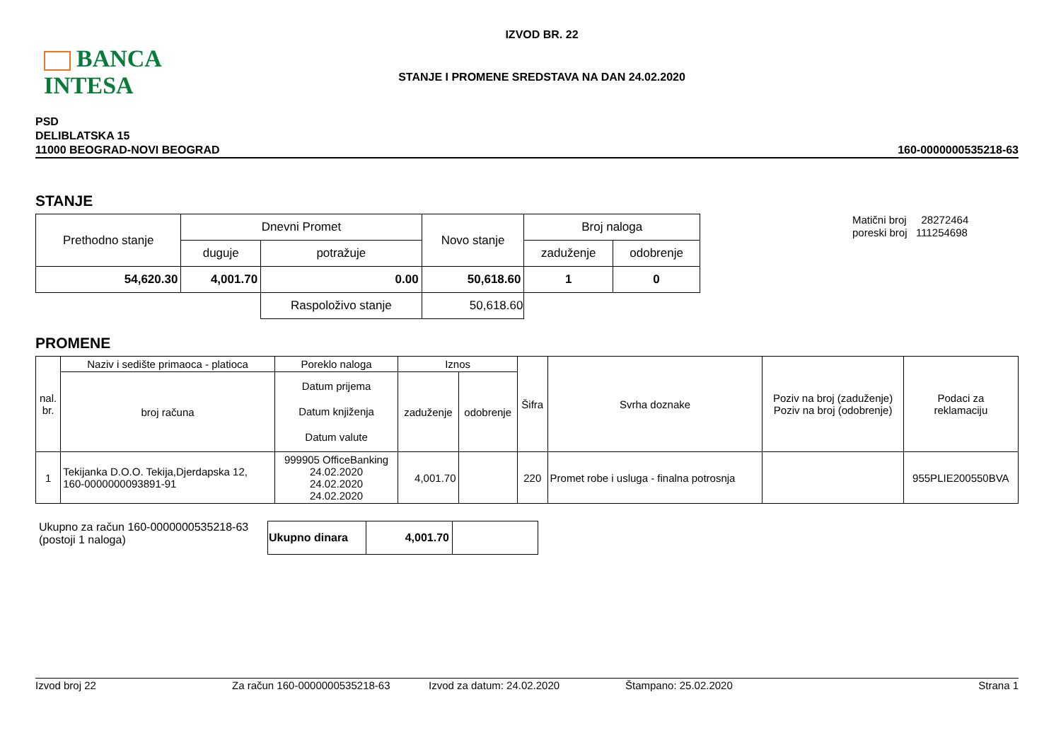BANCA INTESA
IZVOD BR. 22
STANJE I PROMENE SREDSTAVA NA DAN 24.02.2020
PSD
DELIBLATSKA 15
11000 BEOGRAD-NOVI BEOGRAD
160-0000000535218-63
STANJE
| Prethodno stanje | Dnevni Promet | | Novo stanje | Broj naloga | |
| --- | --- | --- | --- | --- | --- |
| | duguje | potražuje | | zaduženje | odobrenje |
| 54,620.30 | 4,001.70 | 0.00 | 50,618.60 | 1 | 0 |
| | | Raspoloživo stanje | 50,618.60 | | |
Matični broj 28272464
poreski broj 111254698
PROMENE
| nal. br. | Naziv i sedište primaoca - platioca | Poreklo naloga | Iznos | | Šifra | Svrha doznake | Poziv na broj (zaduženje) Poziv na broj (odobrenje) | Podaci za reklamaciju |
| --- | --- | --- | --- | --- | --- | --- | --- | --- |
| | broj računa | Datum prijema Datum knjiženja Datum valute | zaduženje | odobrenje | | | | |
| 1 | Tekijanka D.O.O. Tekija,Djerdapska 12, 160-0000000093891-91 | 999905 OfficeBanking 24.02.2020 24.02.2020 24.02.2020 | 4,001.70 | | 220 | Promet robe i usluga - finalna potrosnja | | 955PLIE200550BVA |
Ukupno za račun 160-0000000535218-63
(postoji 1 naloga)
| Ukupno dinara | 4,001.70 | |
Izvod broj 22 Za račun 160-0000000535218-63 Izvod za datum: 24.02.2020 Štampano: 25.02.2020 Strana 1